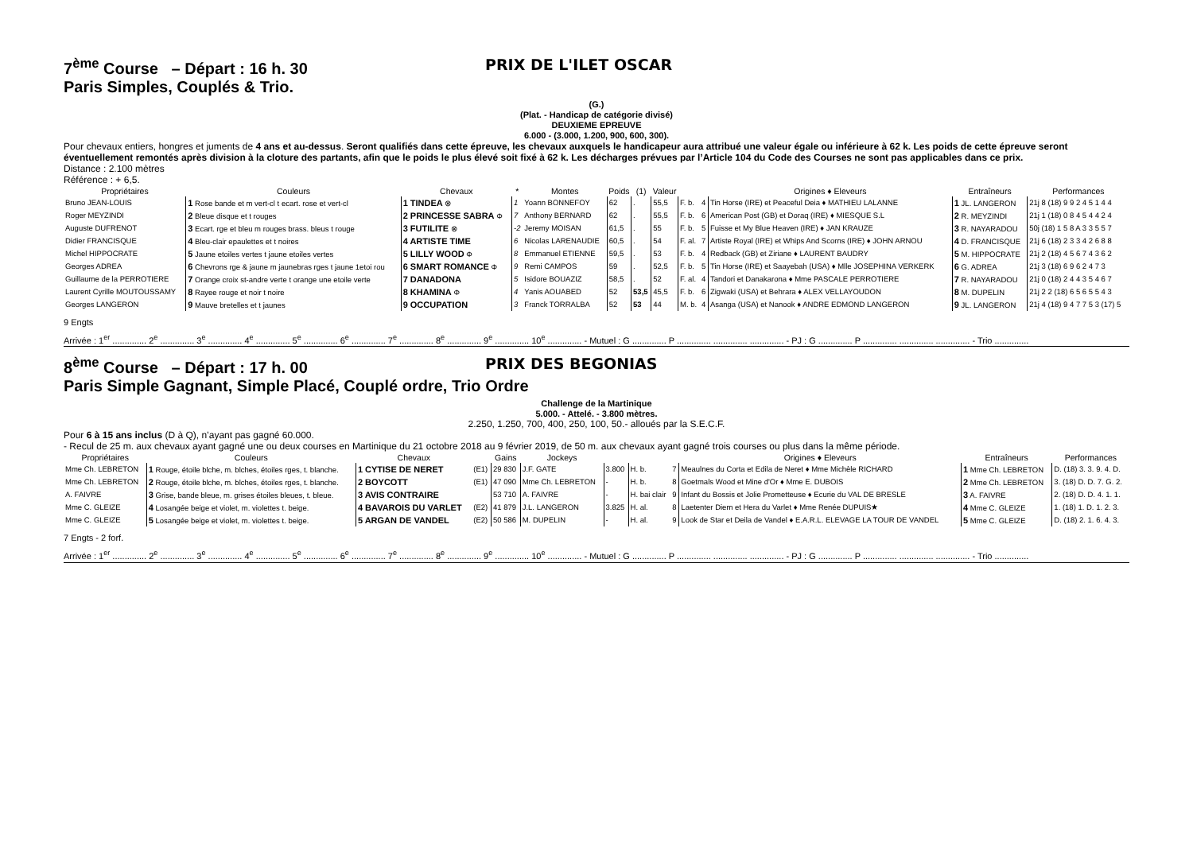7<sup>ème</sup> Course – Départ : 16 h. 30 PRIX DE L'ILET OSCAR
Paris Simples, Couplés & Trio.
(G.)
(Plat. - Handicap de catégorie divisé)
DEUXIEME EPREUVE
6.000 - (3.000, 1.200, 900, 600, 300).
Pour chevaux entiers, hongres et juments de 4 ans et au-dessus. Seront qualifiés dans cette épreuve, les chevaux auxquels le handicapeur aura attribué une valeur égale ou inférieure à 62 k. Les poids de cette épreuve seront éventuellement remontés après division à la cloture des partants, afin que le poids le plus élevé soit fixé à 62 k. Les décharges prévues par l’Article 104 du Code des Courses ne sont pas applicables dans ce prix.
Distance : 2.100 mètres
Référence : + 6,5.
| Propriétaires | Couleurs | Chevaux | * | Montes | Poids | (1) | Valeur | | | Origines ♦ Eleveurs | Entraîneurs | Performances |
| --- | --- | --- | --- | --- | --- | --- | --- | --- | --- | --- | --- | --- |
| Bruno JEAN-LOUIS | 1 Rose bande et m vert-cl t ecart. rose et vert-cl | 1 TINDEA ⊗ | 1 | Yoann BONNEFOY | 62 | . | 55,5 | F. b. | 4 | Tin Horse (IRE) et Peaceful Deia ♦ MATHIEU LALANNE | 1 JL. LANGERON | 21j 8 (18) 9 9 2 4 5 1 4 4 |
| Roger MEYZINDI | 2 Bleue disque et t rouges | 2 PRINCESSE SABRA Φ | 7 | Anthony BERNARD | 62 | . | 55,5 | F. b. | 6 | American Post (GB) et Doraq (IRE) ♦ MIESQUE S.L | 2 R. MEYZINDI | 21j 1 (18) 0 8 4 5 4 4 2 4 |
| Auguste DUFRENOT | 3 Ecart. rge et bleu m rouges brass. bleus t rouge | 3 FUTILITE ⊗ | -2 | Jeremy MOISAN | 61,5 | . | 55 | F. b. | 5 | Fuisse et My Blue Heaven (IRE) ♦ JAN KRAUZE | 3 R. NAYARADOU | 50j (18) 1 5 8 A 3 3 5 5 7 |
| Didier FRANCISQUE | 4 Bleu-clair epaulettes et t noires | 4 ARTISTE TIME | 6 | Nicolas LARENAUDIE | 60,5 | . | 54 | F. al. | 7 | Artiste Royal (IRE) et Whips And Scorns (IRE) ♦ JOHN ARNOU | 4 D. FRANCISQUE | 21j 6 (18) 2 3 3 4 2 6 8 8 |
| Michel HIPPOCRATE | 5 Jaune etoiles vertes t jaune etoiles vertes | 5 LILLY WOOD Φ | 8 | Emmanuel ETIENNE | 59,5 | . | 53 | F. b. | 4 | Redback (GB) et Ziriane ♦ LAURENT BAUDRY | 5 M. HIPPOCRATE | 21j 2 (18) 4 5 6 7 4 3 6 2 |
| Georges ADREA | 6 Chevrons rge & jaune m jaunebras rges t jaune 1etoi rou | 6 SMART ROMANCE Φ | 9 | Remi CAMPOS | 59 | . | 52,5 | F. b. | 5 | Tin Horse (IRE) et Saayebah (USA) ♦ Mlle JOSEPHINA VERKERK | 6 G. ADREA | 21j 3 (18) 6 9 6 2 4 7 3 |
| Guillaume de la PERROTIERE | 7 Orange croix st-andre verte t orange une etoile verte | 7 DANADONA | 5 | Isidore BOUAZIZ | 58,5 | . | 52 | F. al. | 4 | Tandori et Danakarona ♦ Mme PASCALE PERROTIERE | 7 R. NAYARADOU | 21j 0 (18) 2 4 4 3 5 4 6 7 |
| Laurent Cyrille MOUTOUSSAMY | 8 Rayee rouge et noir t noire | 8 KHAMINA Φ | 4 | Yanis AOUABED | 52 | 53,5 | 45,5 | F. b. | 6 | Zigwaki (USA) et Behrara ♦ ALEX VELLAYOUDON | 8 M. DUPELIN | 21j 2 2 (18) 6 5 6 5 5 4 3 |
| Georges LANGERON | 9 Mauve bretelles et t jaunes | 9 OCCUPATION | 3 | Franck TORRALBA | 52 | 53 | 44 | M. b. | 4 | Asanga (USA) et Nanook ♦ ANDRE EDMOND LANGERON | 9 JL. LANGERON | 21j 4 (18) 9 4 7 7 5 3 (17) 5 |
9 Engts
Arrivée : 1<sup>er</sup> .............. 2<sup>e</sup> .............. 3<sup>e</sup> .............. 4<sup>e</sup> .............. 5<sup>e</sup> .............. 6<sup>e</sup> .............. 7<sup>e</sup> .............. 8<sup>e</sup> .............. 9<sup>e</sup> .............. 10<sup>e</sup> .............. - Mutuel : G .............. P .............. .............. .............. - PJ : G .............. P .............. .............. .............. - Trio ..............
8<sup>ème</sup> Course – Départ : 17 h. 00 PRIX DES BEGONIAS
Paris Simple Gagnant, Simple Placé, Couplé ordre, Trio Ordre
Challenge de la Martinique
5.000. - Attelé. - 3.800 mètres.
2.250, 1.250, 700, 400, 250, 100, 50.- alloués par la S.E.C.F.
Pour 6 à 15 ans inclus (D à Q), n’ayant pas gagné 60.000.
- Recul de 25 m. aux chevaux ayant gagné une ou deux courses en Martinique du 21 octobre 2018 au 9 février 2019, de 50 m. aux chevaux ayant gagné trois courses ou plus dans la même période.
| Propriétaires | Couleurs | Chevaux | | Gains | Jockeys | | | | Origines ♦ Eleveurs | Entraîneurs | Performances |
| --- | --- | --- | --- | --- | --- | --- | --- | --- | --- | --- | --- |
| Mme Ch. LEBRETON | 1 Rouge, étoile blche, m. blches, étoiles rges, t. blanche. | 1 CYTISE DE NERET | (E1) | 29 830 | J.F. GATE | 3.800 | H. b. | 7 | Meaulnes du Corta et Edila de Neret ♦ Mme Michèle RICHARD | 1 Mme Ch. LEBRETON | D. (18) 3. 3. 9. 4. D. |
| Mme Ch. LEBRETON | 2 Rouge, étoile blche, m. blches, étoiles rges, t. blanche. | 2 BOYCOTT | (E1) | 47 090 | Mme Ch. LEBRETON | - | H. b. | 8 | Goetmals Wood et Mine d'Or ♦ Mme E. DUBOIS | 2 Mme Ch. LEBRETON | 3. (18) D. D. 7. G. 2. |
| A. FAIVRE | 3 Grise, bande bleue, m. grises étoiles bleues, t. bleue. | 3 AVIS CONTRAIRE | | 53 710 | A. FAIVRE | - | H. bai clair | 9 | Infant du Bossis et Jolie Prometteuse ♦ Ecurie du VAL DE BRESLE | 3 A. FAIVRE | 2. (18) D. D. 4. 1. 1. |
| Mme C. GLEIZE | 4 Losangée beige et violet, m. violettes t. beige. | 4 BAVAROIS DU VARLET | (E2) | 41 879 | J.L. LANGERON | 3.825 | H. al. | 8 | Laetenter Diem et Hera du Varlet ♦ Mme Renée DUPUIS★ | 4 Mme C. GLEIZE | 1. (18) 1. D. 1. 2. 3. |
| Mme C. GLEIZE | 5 Losangée beige et violet, m. violettes t. beige. | 5 ARGAN DE VANDEL | (E2) | 50 586 | M. DUPELIN | - | H. al. | 9 | Look de Star et Deila de Vandel ♦ E.A.R.L. ELEVAGE LA TOUR DE VANDEL | 5 Mme C. GLEIZE | D. (18) 2. 1. 6. 4. 3. |
7 Engts - 2 forf.
Arrivée : 1<sup>er</sup> .............. 2<sup>e</sup> .............. 3<sup>e</sup> .............. 4<sup>e</sup> .............. 5<sup>e</sup> .............. 6<sup>e</sup> .............. 7<sup>e</sup> .............. 8<sup>e</sup> .............. 9<sup>e</sup> .............. 10<sup>e</sup> .............. - Mutuel : G .............. P .............. .............. .............. - PJ : G .............. P .............. .............. .............. - Trio ..............